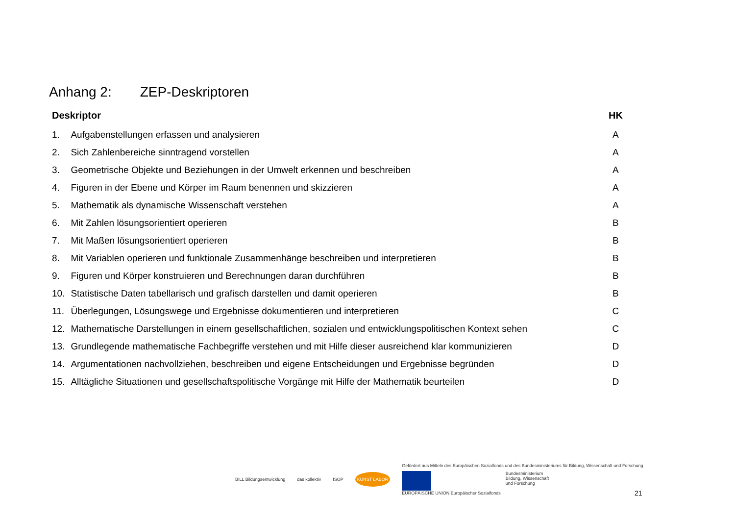Anhang 2: ZEP-Deskriptoren
| Deskriptor | | HK |
| --- | --- | --- |
| 1. | Aufgabenstellungen erfassen und analysieren | A |
| 2. | Sich Zahlenbereiche sinntragend vorstellen | A |
| 3. | Geometrische Objekte und Beziehungen in der Umwelt erkennen und beschreiben | A |
| 4. | Figuren in der Ebene und Körper im Raum benennen und skizzieren | A |
| 5. | Mathematik als dynamische Wissenschaft verstehen | A |
| 6. | Mit Zahlen lösungsorientiert operieren | B |
| 7. | Mit Maßen lösungsorientiert operieren | B |
| 8. | Mit Variablen operieren und funktionale Zusammenhänge beschreiben und interpretieren | B |
| 9. | Figuren und Körper konstruieren und Berechnungen daran durchführen | B |
| 10. | Statistische Daten tabellarisch und grafisch darstellen und damit operieren | B |
| 11. | Überlegungen, Lösungswege und Ergebnisse dokumentieren und interpretieren | C |
| 12. | Mathematische Darstellungen in einem gesellschaftlichen, sozialen und entwicklungspolitischen Kontext sehen | C |
| 13. | Grundlegende mathematische Fachbegriffe verstehen und mit Hilfe dieser ausreichend klar kommunizieren | D |
| 14. | Argumentationen nachvollziehen, beschreiben und eigene Entscheidungen und Ergebnisse begründen | D |
| 15. | Alltägliche Situationen und gesellschaftspolitische Vorgänge mit Hilfe der Mathematik beurteilen | D |
BILL Bildungsentwicklung das kollektiv ISOP
KUNST LABOR
Gefördert aus Mitteln des Europäischen Sozialfonds und des Bundesministeriums für Bildung, Wissenschaft und Forschung
EUROPÄISCHE UNION Europäischer Sozialfonds
Bundesministerium
Bildung, Wissenschaft
und Forschung
21